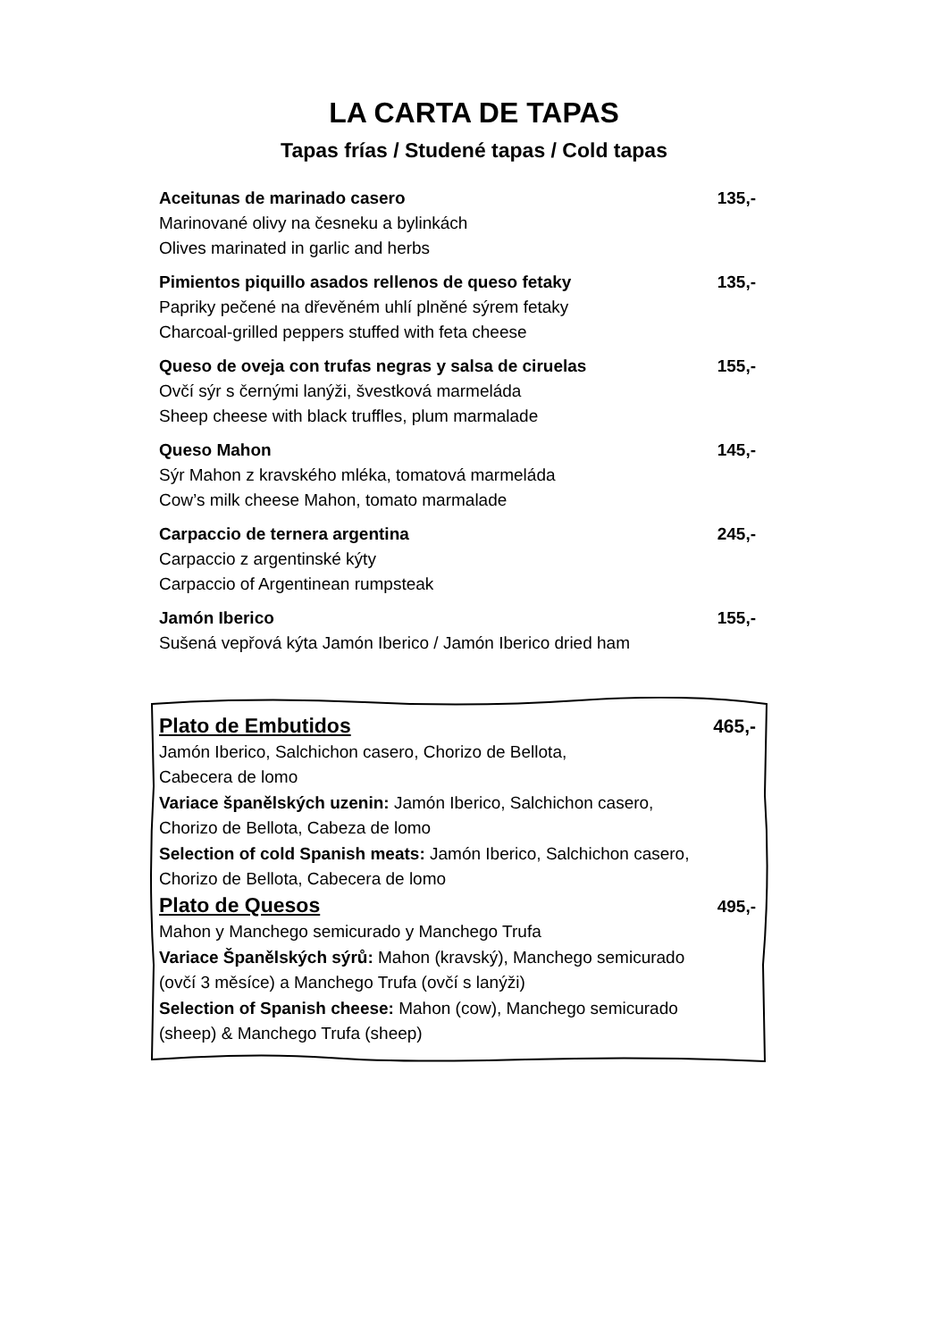LA CARTA DE TAPAS
Tapas frías / Studené tapas / Cold tapas
Aceitunas de marinado casero 135,-
Marinované olivy na česneku a bylinkách
Olives marinated in garlic and herbs
Pimientos piquillo asados rellenos de queso fetaky 135,-
Papriky pečené na dřevěném uhlí plněné sýrem fetaky
Charcoal-grilled peppers stuffed with feta cheese
Queso de oveja con trufas negras y salsa de ciruelas 155,-
Ovčí sýr s černými lanýži, švestková marmeláda
Sheep cheese with black truffles, plum marmalade
Queso Mahon 145,-
Sýr Mahon z kravského mléka, tomatová marmeláda
Cow’s milk cheese Mahon, tomato marmalade
Carpaccio de ternera argentina 245,-
Carpaccio z argentinské kýty
Carpaccio of Argentinean rumpsteak
Jamón Iberico 155,-
Sušená vepřová kýta Jamón Iberico / Jamón Iberico dried ham
Plato de Embutidos 465,-
Jamón Iberico, Salchichon casero, Chorizo de Bellota,
Cabecera de lomo
Variace španělských uzenin: Jamón Iberico, Salchichon casero,
Chorizo de Bellota, Cabeza de lomo
Selection of cold Spanish meats: Jamón Iberico, Salchichon casero,
Chorizo de Bellota, Cabecera de lomo
Plato de Quesos 495,-
Mahon y Manchego semicurado y Manchego Trufa
Variace Španělských sýrů: Mahon (kravský), Manchego semicurado
(ovčí 3 měsíce) a Manchego Trufa (ovčí s lanýži)
Selection of Spanish cheese: Mahon (cow), Manchego semicurado
(sheep) & Manchego Trufa (sheep)